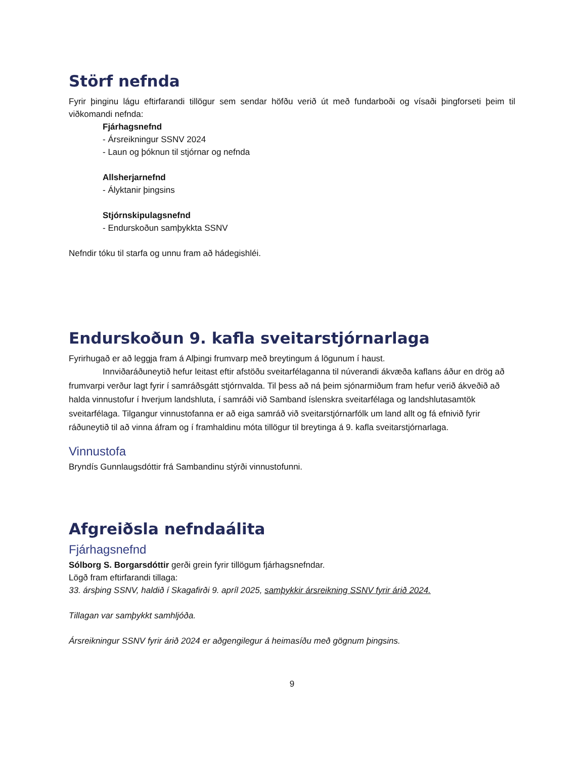Störf nefnda
Fyrir þinginu lágu eftirfarandi tillögur sem sendar höfðu verið út með fundarboði og vísaði þingforseti þeim til viðkomandi nefnda:
Fjárhagsnefnd
- Ársreikningur SSNV 2024
- Laun og þóknun til stjórnar og nefnda
Allsherjarnefnd
- Ályktanir þingsins
Stjórnskipulagsnefnd
- Endurskoðun samþykkta SSNV
Nefndir tóku til starfa og unnu fram að hádegishléi.
Endurskoðun 9. kafla sveitarstjórnarlaga
Fyrirhugað er að leggja fram á Alþingi frumvarp með breytingum á lögunum í haust.
Innviðaráðuneytið hefur leitast eftir afstöðu sveitarfélaganna til núverandi ákvæða kaflans áður en drög að frumvarpi verður lagt fyrir í samráðsgátt stjórnvalda. Til þess að ná þeim sjónarmiðum fram hefur verið ákveðið að halda vinnustofur í hverjum landshluta, í samráði við Samband íslenskra sveitarfélaga og landshlutasamtök sveitarfélaga. Tilgangur vinnustofanna er að eiga samráð við sveitarstjórnarfólk um land allt og fá efnivið fyrir ráðuneytið til að vinna áfram og í framhaldinu móta tillögur til breytinga á 9. kafla sveitarstjórnarlaga.
Vinnustofa
Bryndís Gunnlaugsdóttir frá Sambandinu stýrði vinnustofunni.
Afgreiðsla nefndaálita
Fjárhagsnefnd
Sólborg S. Borgarsdóttir gerði grein fyrir tillögum fjárhagsnefndar.
Lögð fram eftirfarandi tillaga:
33. ársþing SSNV, haldið í Skagafirði 9. apríl 2025, samþykkir ársreikning SSNV fyrir árið 2024.
Tillagan var samþykkt samhljóða.
Ársreikningur SSNV fyrir árið 2024 er aðgengilegur á heimasíðu með gögnum þingsins.
9